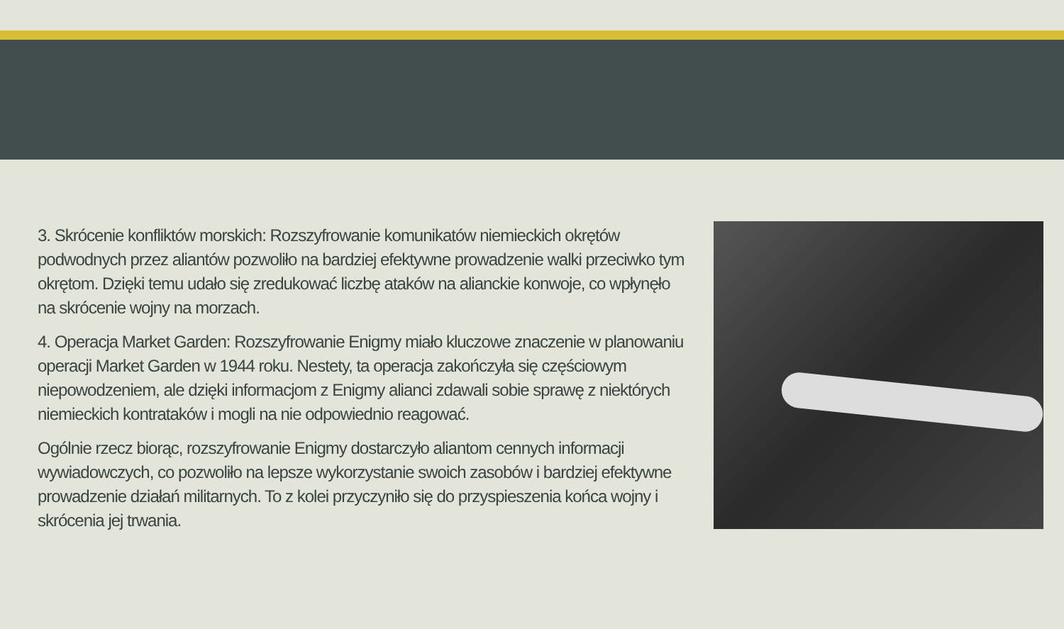3. Skrócenie konfliktów morskich: Rozszyfrowanie komunikatów niemieckich okrętów podwodnych przez aliantów pozwoliło na bardziej efektywne prowadzenie walki przeciwko tym okrętom. Dzięki temu udało się zredukować liczbę ataków na alianckie konwoje, co wpłynęło na skrócenie wojny na morzach.
4. Operacja Market Garden: Rozszyfrowanie Enigmy miało kluczowe znaczenie w planowaniu operacji Market Garden w 1944 roku. Nestety, ta operacja zakończyła się częściowym niepowodzeniem, ale dzięki informacjom z Enigmy alianci zdawali sobie sprawę z niektórych niemieckich kontrataków i mogli na nie odpowiednio reagować.
Ogólnie rzecz biorąc, rozszyfrowanie Enigmy dostarczyło aliantom cennych informacji wywiadowczych, co pozwoliło na lepsze wykorzystanie swoich zasobów i bardziej efektywne prowadzenie działań militarnych. To z kolei przyczyniło się do przyspieszenia końca wojny i skrócenia jej trwania.